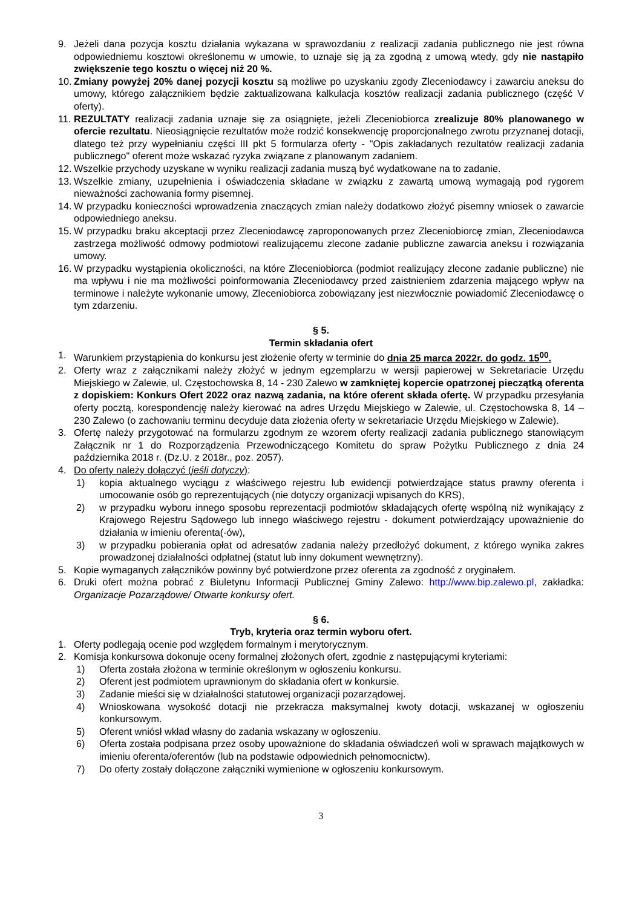9. Jeżeli dana pozycja kosztu działania wykazana w sprawozdaniu z realizacji zadania publicznego nie jest równa odpowiedniemu kosztowi określonemu w umowie, to uznaje się ją za zgodną z umową wtedy, gdy nie nastąpiło zwiększenie tego kosztu o więcej niż 20 %.
10.
Zmiany powyżej 20% danej pozycji kosztu są możliwe po uzyskaniu zgody Zleceniodawcy i zawarciu aneksu do umowy, którego załącznikiem będzie zaktualizowana kalkulacja kosztów realizacji zadania publicznego (część V oferty).
11.
REZULTATY realizacji zadania uznaje się za osiągnięte, jeżeli Zleceniobiorca zrealizuje 80% planowanego w ofercie rezultatu. Nieosiągnięcie rezultatów może rodzić konsekwencję proporcjonalnego zwrotu przyznanej dotacji, dlatego też przy wypełnianiu części III pkt 5 formularza oferty - "Opis zakładanych rezultatów realizacji zadania publicznego" oferent może wskazać ryzyka związane z planowanym zadaniem.
12.
Wszelkie przychody uzyskane w wyniku realizacji zadania muszą być wydatkowane na to zadanie.
13.
Wszelkie zmiany, uzupełnienia i oświadczenia składane w związku z zawartą umową wymagają pod rygorem nieważności zachowania formy pisemnej.
14.
W przypadku konieczności wprowadzenia znaczących zmian należy dodatkowo złożyć pisemny wniosek o zawarcie odpowiedniego aneksu.
15.
W przypadku braku akceptacji przez Zleceniodawcę zaproponowanych przez Zleceniobiorcę zmian, Zleceniodawca zastrzega możliwość odmowy podmiotowi realizującemu zlecone zadanie publiczne zawarcia aneksu i rozwiązania umowy.
16.
W przypadku wystąpienia okoliczności, na które Zleceniobiorca (podmiot realizujący zlecone zadanie publiczne) nie ma wpływu i nie ma możliwości poinformowania Zleceniodawcy przed zaistnieniem zdarzenia mającego wpływ na terminowe i należyte wykonanie umowy, Zleceniobiorca zobowiązany jest niezwłocznie powiadomić Zleceniodawcę o tym zdarzeniu.
§ 5.
Termin składania ofert
1. Warunkiem przystąpienia do konkursu jest złożenie oferty w terminie do dnia 25 marca 2022r. do godz. 15<sup>00</sup>.
2. Oferty wraz z załącznikami należy złożyć w jednym egzemplarzu w wersji papierowej w Sekretariacie Urzędu Miejskiego w Zalewie, ul. Częstochowska 8, 14 - 230 Zalewo w zamkniętej kopercie opatrzonej pieczątką oferenta z dopiskiem: Konkurs Ofert 2022 oraz nazwą zadania, na które oferent składa ofertę. W przypadku przesyłania oferty pocztą, korespondencję należy kierować na adres Urzędu Miejskiego w Zalewie, ul. Częstochowska 8, 14 – 230 Zalewo (o zachowaniu terminu decyduje data złożenia oferty w sekretariacie Urzędu Miejskiego w Zalewie).
3. Ofertę należy przygotować na formularzu zgodnym ze wzorem oferty realizacji zadania publicznego stanowiącym Załącznik nr 1 do Rozporządzenia Przewodniczącego Komitetu do spraw Pożytku Publicznego z dnia 24 października 2018 r. (Dz.U. z 2018r., poz. 2057).
4. Do oferty należy dołączyć (jeśli dotyczy):
1) kopia aktualnego wyciągu z właściwego rejestru lub ewidencji potwierdzające status prawny oferenta i umocowanie osób go reprezentujących (nie dotyczy organizacji wpisanych do KRS),
2) w przypadku wyboru innego sposobu reprezentacji podmiotów składających ofertę wspólną niż wynikający z Krajowego Rejestru Sądowego lub innego właściwego rejestru - dokument potwierdzający upoważnienie do działania w imieniu oferenta(-ów),
3) w przypadku pobierania opłat od adresatów zadania należy przedłożyć dokument, z którego wynika zakres prowadzonej działalności odpłatnej (statut lub inny dokument wewnętrzny).
5. Kopie wymaganych załączników powinny być potwierdzone przez oferenta za zgodność z oryginałem.
6. Druki ofert można pobrać z Biuletynu Informacji Publicznej Gminy Zalewo: http://www.bip.zalewo.pl, zakładka: Organizacje Pozarządowe/ Otwarte konkursy ofert.
§ 6.
Tryb, kryteria oraz termin wyboru ofert.
1. Oferty podlegają ocenie pod względem formalnym i merytorycznym.
2. Komisja konkursowa dokonuje oceny formalnej złożonych ofert, zgodnie z następującymi kryteriami:
1) Oferta została złożona w terminie określonym w ogłoszeniu konkursu.
2) Oferent jest podmiotem uprawnionym do składania ofert w konkursie.
3) Zadanie mieści się w działalności statutowej organizacji pozarządowej.
4) Wnioskowana wysokość dotacji nie przekracza maksymalnej kwoty dotacji, wskazanej w ogłoszeniu konkursowym.
5) Oferent wniósł wkład własny do zadania wskazany w ogłoszeniu.
6) Oferta została podpisana przez osoby upoważnione do składania oświadczeń woli w sprawach majątkowych w imieniu oferenta/oferentów (lub na podstawie odpowiednich pełnomocnictw).
7) Do oferty zostały dołączone załączniki wymienione w ogłoszeniu konkursowym.
3